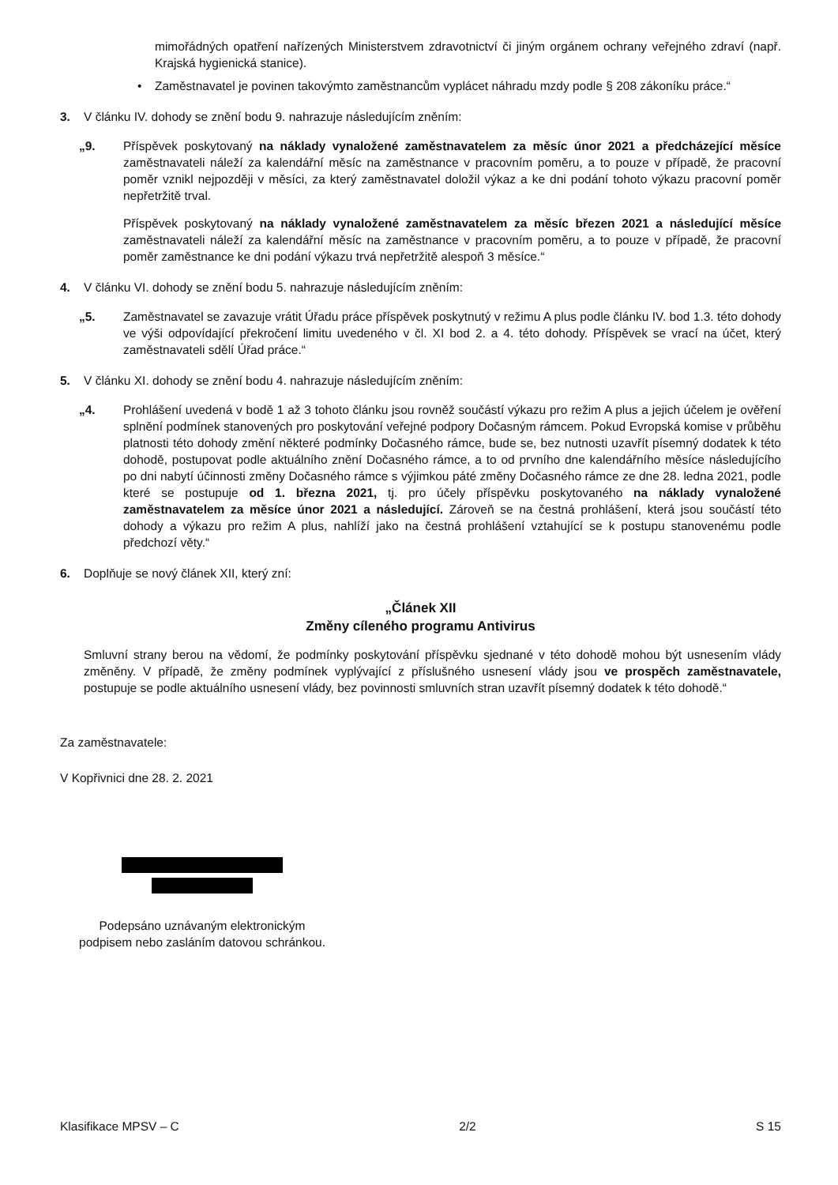mimořádných opatření nařízených Ministerstvem zdravotnictví či jiným orgánem ochrany veřejného zdraví (např. Krajská hygienická stanice).
• Zaměstnavatel je povinen takovýmto zaměstnancům vyplácet náhradu mzdy podle § 208 zákoníku práce.“
3. V článku IV. dohody se znění bodu 9. nahrazuje následujícím zněním:
„9. Příspěvek poskytovaný na náklady vynaložené zaměstnavatelem za měsíc únor 2021 a předcházející měsíce zaměstnavateli náleží za kalendářní měsíc na zaměstnance v pracovním poměru, a to pouze v případě, že pracovní poměr vznikl nejpozději v měsíci, za který zaměstnavatel doložil výkaz a ke dni podání tohoto výkazu pracovní poměr nepřetržitě trval.
Příspěvek poskytovaný na náklady vynaložené zaměstnavatelem za měsíc březen 2021 a následující měsíce zaměstnavateli náleží za kalendářní měsíc na zaměstnance v pracovním poměru, a to pouze v případě, že pracovní poměr zaměstnance ke dni podání výkazu trvá nepřetržitě alespoň 3 měsíce.“
4. V článku VI. dohody se znění bodu 5. nahrazuje následujícím zněním:
„5. Zaměstnavatel se zavazuje vrátit Úřadu práce příspěvek poskytnutý v režimu A plus podle článku IV. bod 1.3. této dohody ve výši odpovídající překročení limitu uvedeného v čl. XI bod 2. a 4. této dohody. Příspěvek se vrací na účet, který zaměstnavateli sdělí Úřad práce.“
5. V článku XI. dohody se znění bodu 4. nahrazuje následujícím zněním:
„4. Prohlášení uvedená v bodě 1 až 3 tohoto článku jsou rovněž součástí výkazu pro režim A plus a jejich účelem je ověření splnění podmínek stanovených pro poskytování veřejné podpory Dočasným rámcem. Pokud Evropská komise v průběhu platnosti této dohody změní některé podmínky Dočasného rámce, bude se, bez nutnosti uzavřít písemný dodatek k této dohodě, postupovat podle aktuálního znění Dočasného rámce, a to od prvního dne kalendářního měsíce následujícího po dni nabytí účinnosti změny Dočasného rámce s výjimkou páté změny Dočasného rámce ze dne 28. ledna 2021, podle které se postupuje od 1. března 2021, tj. pro účely příspěvku poskytovaného na náklady vynaložené zaměstnavatelem za měsíce únor 2021 a následující. Zároveň se na čestná prohlášení, která jsou součástí této dohody a výkazu pro režim A plus, nahlíží jako na čestná prohlášení vztahující se k postupu stanovenému podle předchozí věty.“
6. Doplňuje se nový článek XII, který zní:
„Článek XII
Změny cíleného programu Antivirus
Smluvní strany berou na vědomí, že podmínky poskytování příspěvku sjednané v této dohodě mohou být usnesením vlády změněny. V případě, že změny podmínek vyplývající z příslušného usnesení vlády jsou ve prospěch zaměstnavatele, postupuje se podle aktuálního usnesení vlády, bez povinnosti smluvních stran uzavřít písemný dodatek k této dohodě.“
Za zaměstnavatele:
V Kopřivnici dne 28. 2. 2021
Podepsáno uznávaným elektronickým
podpisem nebo zasláním datovou schránkou.
Klasifikace MPSV – C 2/2 S 15